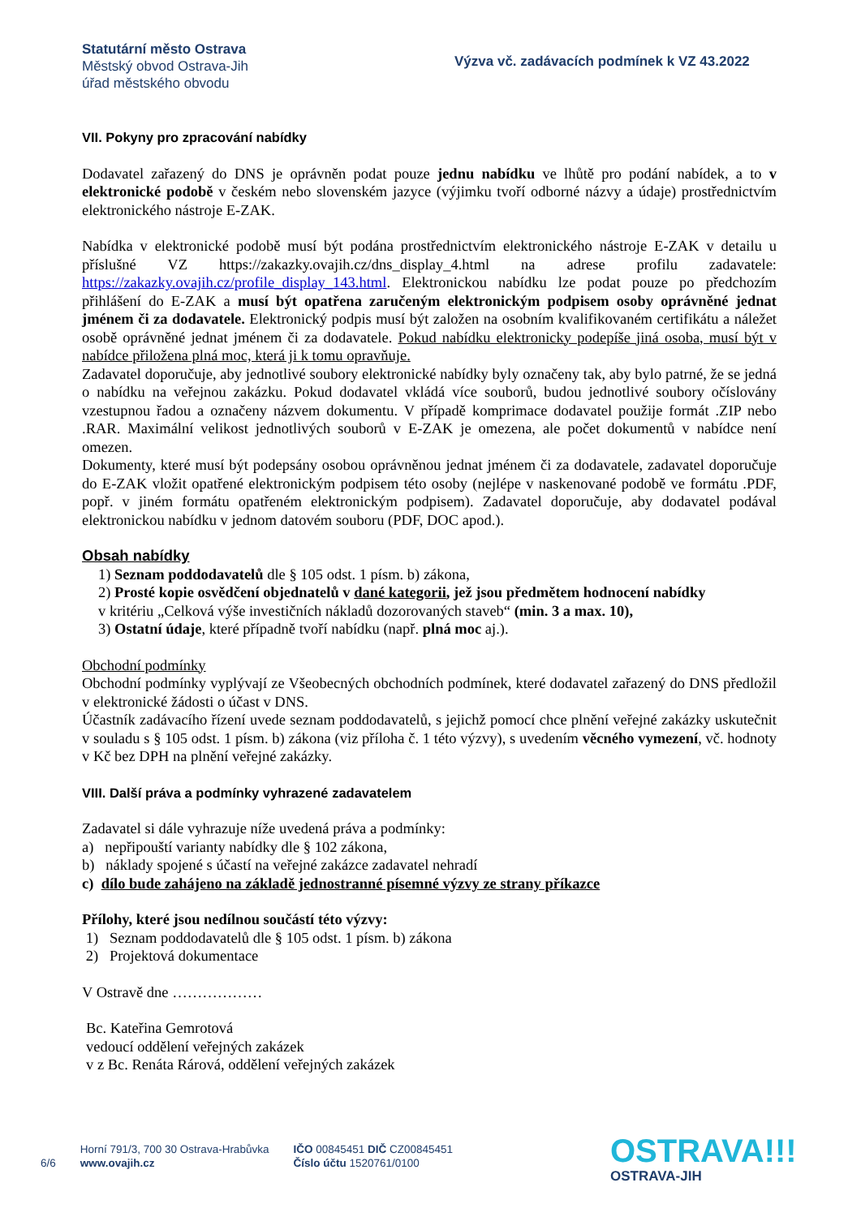Statutární město Ostrava
Městský obvod Ostrava-Jih
úřad městského obvodu
Výzva vč. zadávacích podmínek k VZ 43.2022
VII. Pokyny pro zpracování nabídky
Dodavatel zařazený do DNS je oprávněn podat pouze jednu nabídku ve lhůtě pro podání nabídek, a to v elektronické podobě v českém nebo slovenském jazyce (výjimku tvoří odborné názvy a údaje) prostřednictvím elektronického nástroje E-ZAK.
Nabídka v elektronické podobě musí být podána prostřednictvím elektronického nástroje E-ZAK v detailu u příslušné VZ https://zakazky.ovajih.cz/dns_display_4.html na adrese profilu zadavatele: https://zakazky.ovajih.cz/profile_display_143.html. Elektronickou nabídku lze podat pouze po předchozím přihlášení do E-ZAK a musí být opatřena zaručeným elektronickým podpisem osoby oprávněné jednat jménem či za dodavatele. Elektronický podpis musí být založen na osobním kvalifikovaném certifikátu a náležet osobě oprávněné jednat jménem či za dodavatele. Pokud nabídku elektronicky podepíše jiná osoba, musí být v nabídce přiložena plná moc, která ji k tomu opravňuje.
Zadavatel doporučuje, aby jednotlivé soubory elektronické nabídky byly označeny tak, aby bylo patrné, že se jedná o nabídku na veřejnou zakázku. Pokud dodavatel vkládá více souborů, budou jednotlivé soubory očíslovány vzestupnou řadou a označeny názvem dokumentu. V případě komprimace dodavatel použije formát .ZIP nebo .RAR. Maximální velikost jednotlivých souborů v E-ZAK je omezena, ale počet dokumentů v nabídce není omezen.
Dokumenty, které musí být podepsány osobou oprávněnou jednat jménem či za dodavatele, zadavatel doporučuje do E-ZAK vložit opatřené elektronickým podpisem této osoby (nejlépe v naskenované podobě ve formátu .PDF, popř. v jiném formátu opatřeném elektronickým podpisem). Zadavatel doporučuje, aby dodavatel podával elektronickou nabídku v jednom datovém souboru (PDF, DOC apod.).
Obsah nabídky
1) Seznam poddodavatelů dle § 105 odst. 1 písm. b) zákona,
2) Prosté kopie osvědčení objednatelů v dané kategorii, jež jsou předmětem hodnocení nabídky
v kritériu „Celková výše investičních nákladů dozorovaných staveb“ (min. 3 a max. 10),
3) Ostatní údaje, které případně tvoří nabídku (např. plná moc aj.).
Obchodní podmínky
Obchodní podmínky vyplývají ze Všeobecných obchodních podmínek, které dodavatel zařazený do DNS předložil v elektronické žádosti o účast v DNS.
Účastník zadávacího řízení uvede seznam poddodavatelů, s jejichž pomocí chce plnění veřejné zakázky uskutečnit v souladu s § 105 odst. 1 písm. b) zákona (viz příloha č. 1 této výzvy), s uvedením věcného vymezení, vč. hodnoty v Kč bez DPH na plnění veřejné zakázky.
VIII. Další práva a podmínky vyhrazené zadavatelem
Zadavatel si dále vyhrazuje níže uvedená práva a podmínky:
a) nepřipouští varianty nabídky dle § 102 zákona,
b) náklady spojené s účastí na veřejné zakázce zadavatel nehradí
c) dílo bude zahájeno na základě jednostranné písemné výzvy ze strany příkazce
Přílohy, které jsou nedílnou součástí této výzvy:
1) Seznam poddodavatelů dle § 105 odst. 1 písm. b) zákona
2) Projektová dokumentace
V Ostravě dne ………………
Bc. Kateřina Gemrotová
vedoucí oddělení veřejných zakázek
v z Bc. Renáta Rárová, oddělení veřejných zakázek
6/6
Horní 791/3, 700 30 Ostrava-Hrabůvka
www.ovajih.cz
IČO 00845451 DIČ CZ00845451
Číslo účtu 1520761/0100
OSTRAVA!!!
OSTRAVA-JIH